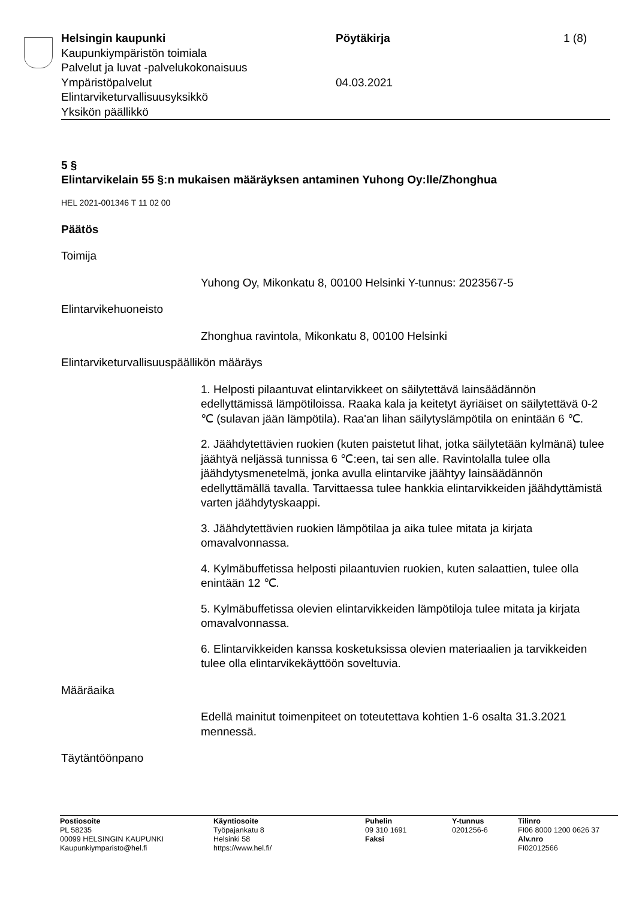Helsingin kaupunki
Kaupunkiympäristön toimiala
Palvelut ja luvat -palvelukokonaisuus
Ympäristöpalvelut
Elintarviketurvallisuusyksikkö
Yksikön päällikkö
Pöytäkirja
04.03.2021
1 (8)
5 §
Elintarvikelain 55 §:n mukaisen määräyksen antaminen Yuhong Oy:lle/Zhonghua
HEL 2021-001346 T 11 02 00
Päätös
Toimija
Yuhong Oy, Mikonkatu 8, 00100 Helsinki Y-tunnus: 2023567-5
Elintarvikehuoneisto
Zhonghua ravintola, Mikonkatu 8, 00100 Helsinki
Elintarviketurvallisuuspäällikön määräys
1. Helposti pilaantuvat elintarvikkeet on säilytettävä lainsäädännön edellyttämissä lämpötiloissa. Raaka kala ja keitetyt äyriäiset on säilytettävä 0-2 ℃ (sulavan jään lämpötila). Raa'an lihan säilytyslämpötila on enintään 6 ℃.
2. Jäähdytettävien ruokien (kuten paistetut lihat, jotka säilytetään kylmänä) tulee jäähtyä neljässä tunnissa 6 ℃:een, tai sen alle. Ravintolalla tulee olla jäähdytysmenetelmä, jonka avulla elintarvike jäähtyy lainsäädännön edellyttämällä tavalla. Tarvittaessa tulee hankkia elintarvikkeiden jäähdyttämistä varten jäähdytyskaappi.
3. Jäähdytettävien ruokien lämpötilaa ja aika tulee mitata ja kirjata omavalvonnassa.
4. Kylmäbuffetissa helposti pilaantuvien ruokien, kuten salaattien, tulee olla enintään 12 ℃.
5. Kylmäbuffetissa olevien elintarvikkeiden lämpötiloja tulee mitata ja kirjata omavalvonnassa.
6. Elintarvikkeiden kanssa kosketuksissa olevien materiaalien ja tarvikkeiden tulee olla elintarvikekäyttöön soveltuvia.
Määräaika
Edellä mainitut toimenpiteet on toteutettava kohtien 1-6 osalta 31.3.2021 mennessä.
Täytäntöönpano
Postiosoite
PL 58235
00099 HELSINGIN KAUPUNKI
Kaupunkiymparisto@hel.fi
Käyntiosoite
Työpajankatu 8
Helsinki 58
https://www.hel.fi/
Puhelin
09 310 1691
Faksi
Y-tunnus
0201256-6
Tilinro
FI06 8000 1200 0626 37
Alv.nro
FI02012566